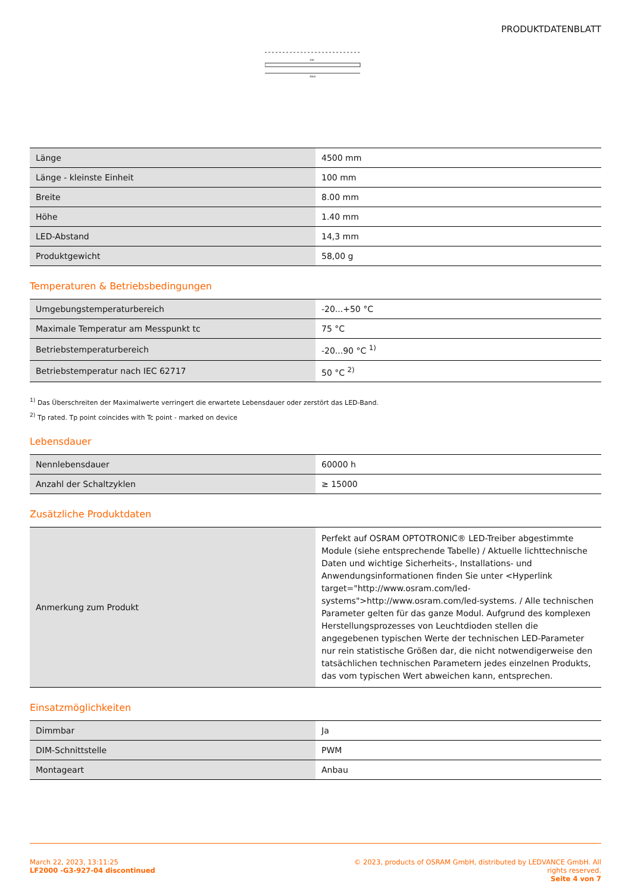PRODUKTDATENBLATT
4500
100
| Länge | 4500 mm |
| Länge - kleinste Einheit | 100 mm |
| Breite | 8.00 mm |
| Höhe | 1.40 mm |
| LED-Abstand | 14,3 mm |
| Produktgewicht | 58,00 g |
Temperaturen & Betriebsbedingungen
| Umgebungstemperaturbereich | -20...+50 °C |
| Maximale Temperatur am Messpunkt tc | 75 °C |
| Betriebstemperaturbereich | -20...90 °C <sup>1)</sup> |
| Betriebstemperatur nach IEC 62717 | 50 °C <sup>2)</sup> |
<sup>1)</sup> Das Überschreiten der Maximalwerte verringert die erwartete Lebensdauer oder zerstört das LED-Band.
<sup>2)</sup> Tp rated. Tp point coincides with Tc point - marked on device
Lebensdauer
| Nennlebensdauer | 60000 h |
| Anzahl der Schaltzyklen | ≥ 15000 |
Zusätzliche Produktdaten
| Anmerkung zum Produkt | Perfekt auf OSRAM OPTOTRONIC® LED-Treiber abgestimmte Module (siehe entsprechende Tabelle) / Aktuelle lichttechnische Daten und wichtige Sicherheits-, Installations- und Anwendungsinformationen finden Sie unter <Hyperlink target="http://www.osram.com/led-systems">http://www.osram.com/led-systems. / Alle technischen Parameter gelten für das ganze Modul. Aufgrund des komplexen Herstellungsprozesses von Leuchtdioden stellen die angegebenen typischen Werte der technischen LED-Parameter nur rein statistische Größen dar, die nicht notwendigerweise den tatsächlichen technischen Parametern jedes einzelnen Produkts, das vom typischen Wert abweichen kann, entsprechen. |
Einsatzmöglichkeiten
| Dimmbar | Ja |
| DIM-Schnittstelle | PWM |
| Montageart | Anbau |
March 22, 2023, 13:11:25
LF2000 -G3-927-04 discontinued
© 2023, products of OSRAM GmbH, distributed by LEDVANCE GmbH. All rights reserved.
Seite 4 von 7